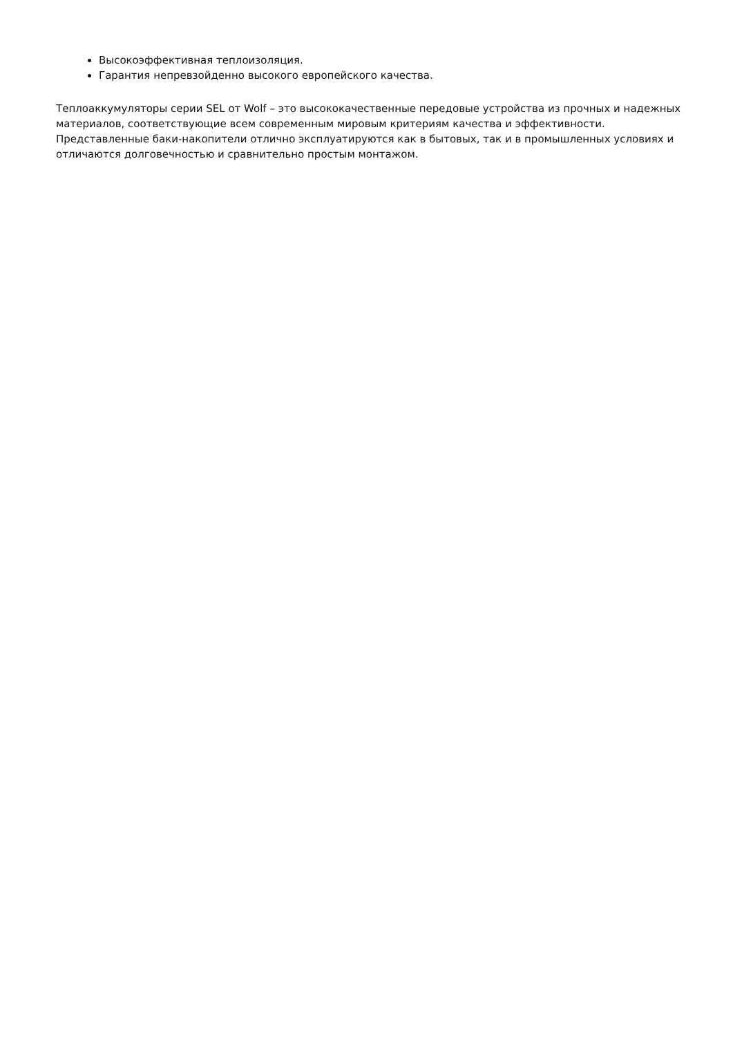Высокоэффективная теплоизоляция.
Гарантия непревзойденно высокого европейского качества.
Теплоаккумуляторы серии SEL от Wolf – это высококачественные передовые устройства из прочных и надежных материалов, соответствующие всем современным мировым критериям качества и эффективности. Представленные баки-накопители отлично эксплуатируются как в бытовых, так и в промышленных условиях и отличаются долговечностью и сравнительно простым монтажом.